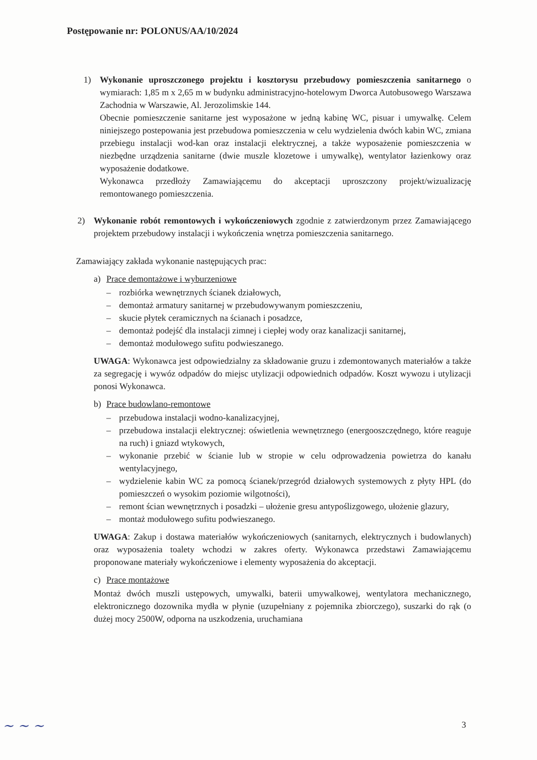Postępowanie nr: POLONUS/AA/10/2024
1) Wykonanie uproszczonego projektu i kosztorysu przebudowy pomieszczenia sanitarnego o wymiarach: 1,85 m x 2,65 m w budynku administracyjno-hotelowym Dworca Autobusowego Warszawa Zachodnia w Warszawie, Al. Jerozolimskie 144.
Obecnie pomieszczenie sanitarne jest wyposażone w jedną kabinę WC, pisuar i umywalkę. Celem niniejszego postepowania jest przebudowa pomieszczenia w celu wydzielenia dwóch kabin WC, zmiana przebiegu instalacji wod-kan oraz instalacji elektrycznej, a także wyposażenie pomieszczenia w niezbędne urządzenia sanitarne (dwie muszle klozetowe i umywalkę), wentylator łazienkowy oraz wyposażenie dodatkowe.
Wykonawca przedłoży Zamawiającemu do akceptacji uproszczony projekt/wizualizację remontowanego pomieszczenia.
2) Wykonanie robót remontowych i wykończeniowych zgodnie z zatwierdzonym przez Zamawiającego projektem przebudowy instalacji i wykończenia wnętrza pomieszczenia sanitarnego.
Zamawiający zakłada wykonanie następujących prac:
a) Prace demontażowe i wyburzeniowe
– rozbiórka wewnętrznych ścianek działowych,
– demontaż armatury sanitarnej w przebudowywanym pomieszczeniu,
– skucie płytek ceramicznych na ścianach i posadzce,
– demontaż podejść dla instalacji zimnej i ciepłej wody oraz kanalizacji sanitarnej,
– demontaż modułowego sufitu podwieszanego.
UWAGA: Wykonawca jest odpowiedzialny za składowanie gruzu i zdemontowanych materiałów a także za segregację i wywóz odpadów do miejsc utylizacji odpowiednich odpadów. Koszt wywozu i utylizacji ponosi Wykonawca.
b) Prace budowlano-remontowe
– przebudowa instalacji wodno-kanalizacyjnej,
– przebudowa instalacji elektrycznej: oświetlenia wewnętrznego (energooszczędnego, które reaguje na ruch) i gniazd wtykowych,
– wykonanie przebić w ścianie lub w stropie w celu odprowadzenia powietrza do kanału wentylacyjnego,
– wydzielenie kabin WC za pomocą ścianek/przegród działowych systemowych z płyty HPL (do pomieszczeń o wysokim poziomie wilgotności),
– remont ścian wewnętrznych i posadzki – ułożenie gresu antypoślizgowego, ułożenie glazury,
– montaż modułowego sufitu podwieszanego.
UWAGA: Zakup i dostawa materiałów wykończeniowych (sanitarnych, elektrycznych i budowlanych) oraz wyposażenia toalety wchodzi w zakres oferty. Wykonawca przedstawi Zamawiającemu proponowane materiały wykończeniowe i elementy wyposażenia do akceptacji.
c) Prace montażowe
Montaż dwóch muszli ustępowych, umywalki, baterii umywalkowej, wentylatora mechanicznego, elektronicznego dozownika mydła w płynie (uzupełniany z pojemnika zbiorczego), suszarki do rąk (o dużej mocy 2500W, odporna na uszkodzenia, uruchamiana
3 ~ ~ ~